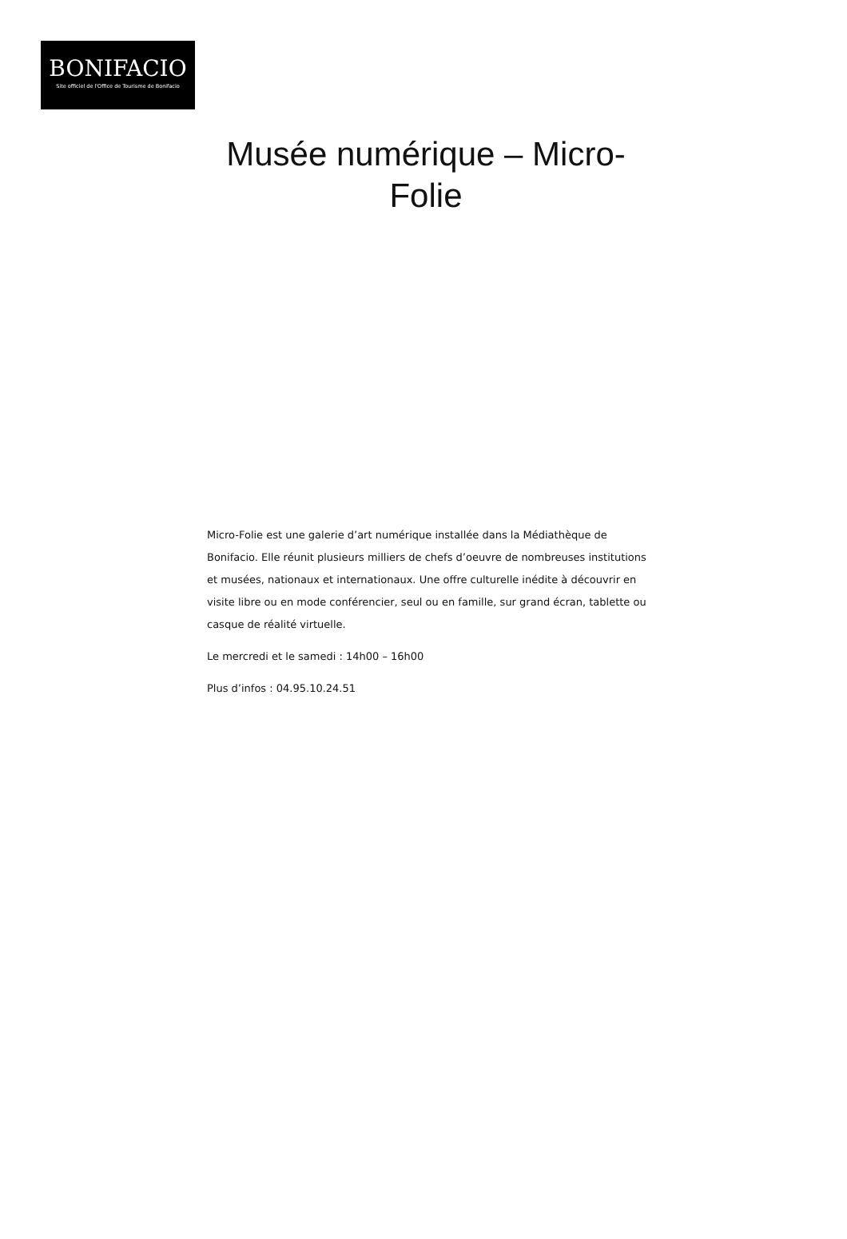BONIFACIO
Site officiel de l'Office de Tourisme de Bonifacio
Musée numérique – Micro-Folie
Micro-Folie est une galerie d’art numérique installée dans la Médiathèque de Bonifacio. Elle réunit plusieurs milliers de chefs d’oeuvre de nombreuses institutions et musées, nationaux et internationaux. Une offre culturelle inédite à découvrir en visite libre ou en mode conférencier, seul ou en famille, sur grand écran, tablette ou casque de réalité virtuelle.
Le mercredi et le samedi : 14h00 – 16h00
Plus d’infos : 04.95.10.24.51